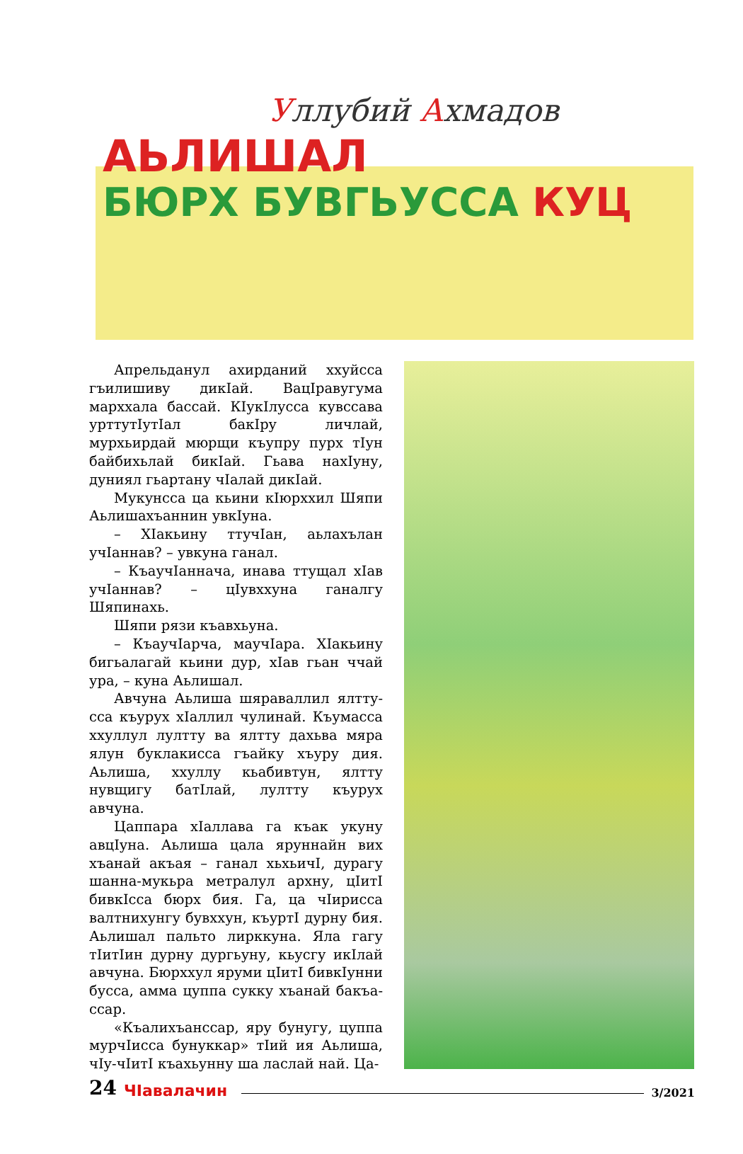Уллубий Ахмадов
АЬЛИШАЛ
БЮРХ БУВГЬУССА КУЦ
Апрельданул ахирданий ххуйсса гъилишиву дикӀай. ВацӀравугума марххала бассай. КӀукӀлусса кувссава уртту­тӀутӀал бакӀру личлай, мурхьирдай мюрщи къупру пурх тӀун байбихьлай бикӀай. Гьава нахӀуну, дуниял гьартану чӀалай дикӀай.
Мукунсса ца кьини кӀюрххил Шяпи Аьлишахъаннин увкӀуна.
– ХӀакьину ттучӀан, аьлахълан учӀаннав? – увкуна ганал.
– КъаучӀанначa, инава ттущал хӀав учӀаннав? – цӀувххуна ганалгу Шяпинахь.
Шяпи рязи къавхьуна.
– КъаучӀарча, маучӀара. ХӀакьину бигьалагай кьини дур, хӀав гьан ччай ура, – куна Аьлишал.
Авчуна Аьлиша шяраваллил ялтту­сса къурух хӀаллил чулинай. Къумасса ххуллул лултту ва ялтту дахьва мяра ялун буклакисса гъайку хъуру дия. Аьлиша, ххуллу кьабивтун, ялтту нувщигу батӀлай, лултту къурух авчуна.
Цаппара хӀаллава га къак укуну авцӀуна. Аьлиша цала яруннайн вих хъанай акъая – ганал хьхьичӀ, дурагу шанна-мукьра метралул архну, цӀитӀ бивкӀсса бюрх бия. Га, ца чӀирисса валтнихунгу бувххун, къуртӀ дурну бия. Аьлишал пальто лирккуна. Яла гагу тӀитӀин дурну дургьуну, кьусгу икӀлай авчуна. Бюрххул яруми цӀитӀ бивкӀунни бусса, амма цуппа сукку хъанай бакъа­ссар.
«Къалихъанссар, яру бунугу, цуппа мурчӀисса бунуккар» тӀий ия Аьлиша, чӀу-чӀитӀ къахьунну ша ласлай най. Ца-
24 ЧӀавалачин 3/2021